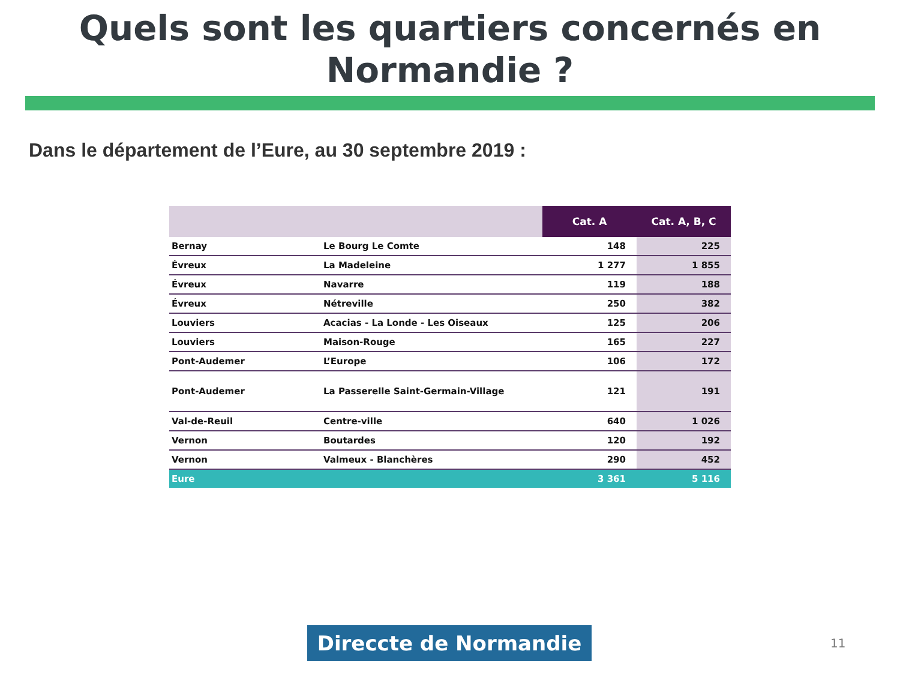Quels sont les quartiers concernés en
Normandie ?
Dans le département de l’Eure, au 30 septembre 2019 :
| | | Cat. A | Cat. A, B, C |
| --- | --- | --- | --- |
| Bernay | Le Bourg Le Comte | 148 | 225 |
| Évreux | La Madeleine | 1 277 | 1 855 |
| Évreux | Navarre | 119 | 188 |
| Évreux | Nétreville | 250 | 382 |
| Louviers | Acacias - La Londe - Les Oiseaux | 125 | 206 |
| Louviers | Maison-Rouge | 165 | 227 |
| Pont-Audemer | L’Europe | 106 | 172 |
| Pont-Audemer | La Passerelle Saint-Germain-Village | 121 | 191 |
| Val-de-Reuil | Centre-ville | 640 | 1 026 |
| Vernon | Boutardes | 120 | 192 |
| Vernon | Valmeux - Blanchères | 290 | 452 |
| Eure | | 3 361 | 5 116 |
Direccte de Normandie 11